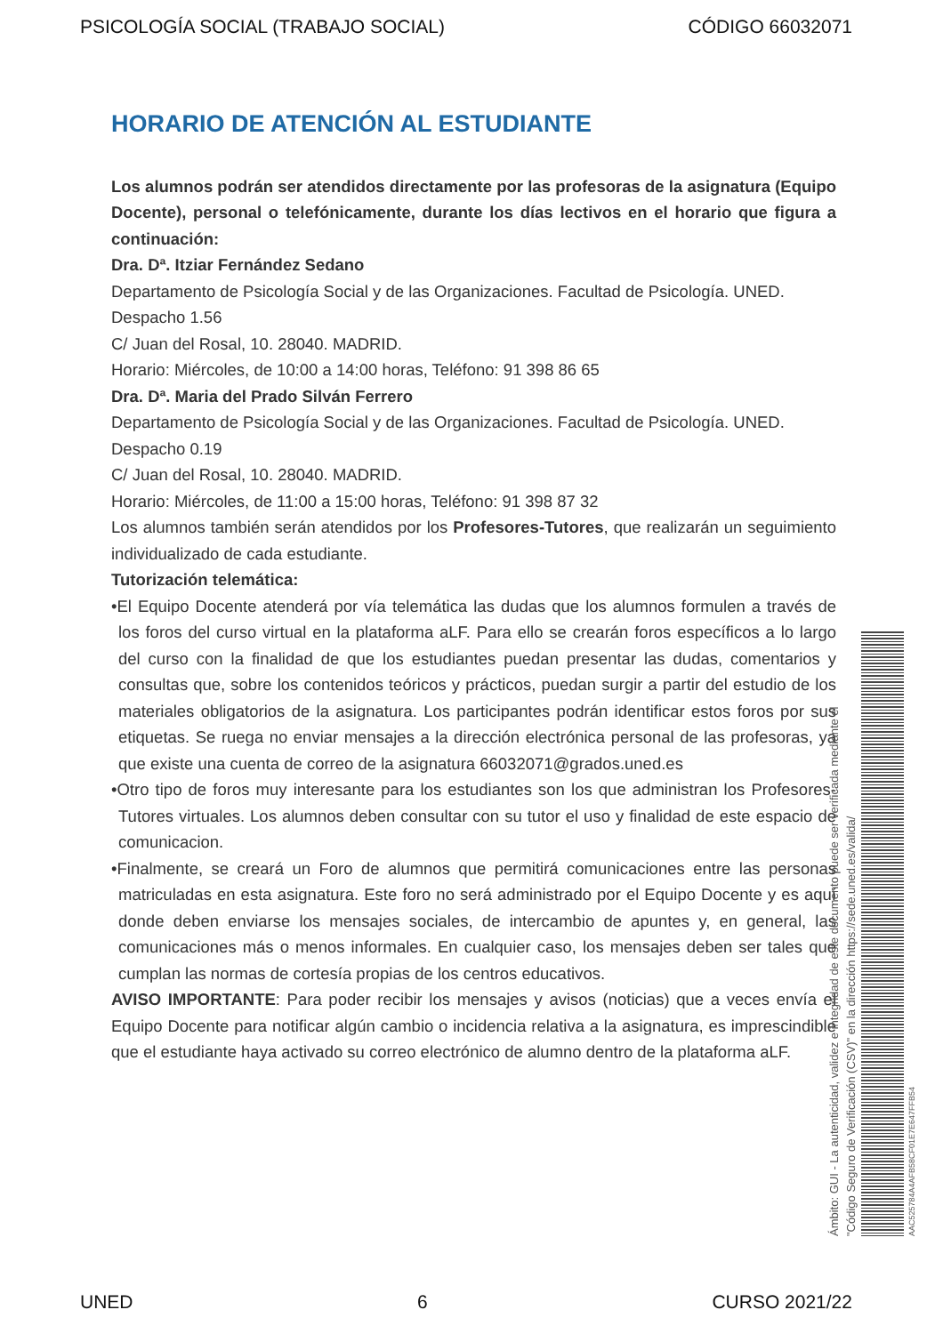PSICOLOGÍA SOCIAL (TRABAJO SOCIAL) CÓDIGO 66032071
HORARIO DE ATENCIÓN AL ESTUDIANTE
Los alumnos podrán ser atendidos directamente por las profesoras de la asignatura (Equipo Docente), personal o telefónicamente, durante los días lectivos en el horario que figura a continuación:
Dra. Dª. Itziar Fernández Sedano
Departamento de Psicología Social y de las Organizaciones. Facultad de Psicología. UNED.
Despacho 1.56
C/ Juan del Rosal, 10. 28040. MADRID.
Horario: Miércoles, de 10:00 a 14:00 horas, Teléfono: 91 398 86 65
Dra. Dª. Maria del Prado Silván Ferrero
Departamento de Psicología Social y de las Organizaciones. Facultad de Psicología. UNED.
Despacho 0.19
C/ Juan del Rosal, 10. 28040. MADRID.
Horario: Miércoles, de 11:00 a 15:00 horas, Teléfono: 91 398 87 32
Los alumnos también serán atendidos por los Profesores-Tutores, que realizarán un seguimiento individualizado de cada estudiante.
Tutorización telemática:
•El Equipo Docente atenderá por vía telemática las dudas que los alumnos formulen a través de los foros del curso virtual en la plataforma aLF. Para ello se crearán foros específicos a lo largo del curso con la finalidad de que los estudiantes puedan presentar las dudas, comentarios y consultas que, sobre los contenidos teóricos y prácticos, puedan surgir a partir del estudio de los materiales obligatorios de la asignatura. Los participantes podrán identificar estos foros por sus etiquetas. Se ruega no enviar mensajes a la dirección electrónica personal de las profesoras, ya que existe una cuenta de correo de la asignatura 66032071@grados.uned.es
•Otro tipo de foros muy interesante para los estudiantes son los que administran los Profesores-Tutores virtuales. Los alumnos deben consultar con su tutor el uso y finalidad de este espacio de comunicacion.
•Finalmente, se creará un Foro de alumnos que permitirá comunicaciones entre las personas matriculadas en esta asignatura. Este foro no será administrado por el Equipo Docente y es aquí donde deben enviarse los mensajes sociales, de intercambio de apuntes y, en general, las comunicaciones más o menos informales. En cualquier caso, los mensajes deben ser tales que cumplan las normas de cortesía propias de los centros educativos.
AVISO IMPORTANTE: Para poder recibir los mensajes y avisos (noticias) que a veces envía el Equipo Docente para notificar algún cambio o incidencia relativa a la asignatura, es imprescindible que el estudiante haya activado su correo electrónico de alumno dentro de la plataforma aLF.
Ámbito: GUI - La autenticidad, validez e integridad de este documento puede ser verificada mediante el
"Código Seguro de Verificación (CSV)" en la dirección https://sede.uned.es/valida/
AAC525784A4AFB58CF01E7E647FFB54
UNED 6 CURSO 2021/22